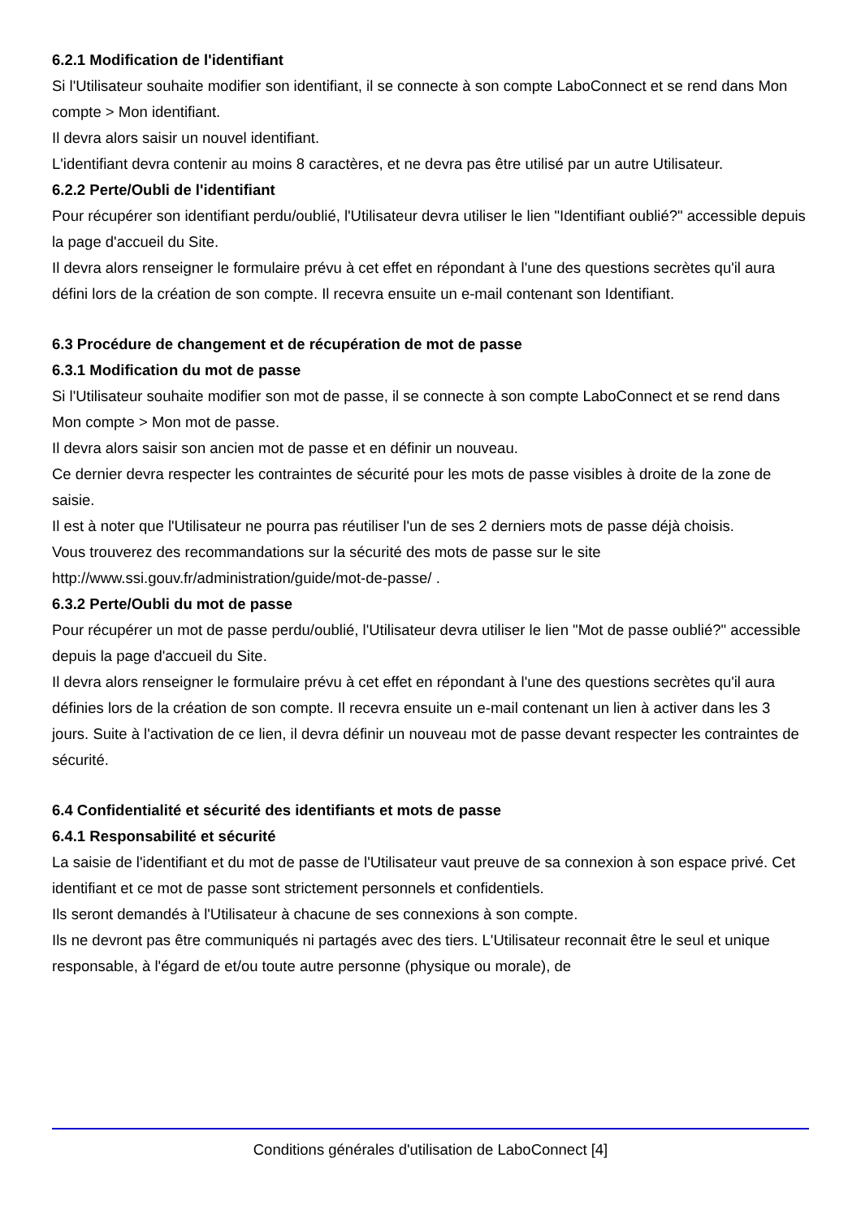6.2.1 Modification de l'identifiant
Si l'Utilisateur souhaite modifier son identifiant, il se connecte à son compte LaboConnect et se rend dans Mon compte > Mon identifiant.
Il devra alors saisir un nouvel identifiant.
L'identifiant devra contenir au moins 8 caractères, et ne devra pas être utilisé par un autre Utilisateur.
6.2.2 Perte/Oubli de l'identifiant
Pour récupérer son identifiant perdu/oublié, l'Utilisateur devra utiliser le lien "Identifiant oublié?" accessible depuis la page d'accueil du Site.
Il devra alors renseigner le formulaire prévu à cet effet en répondant à l'une des questions secrètes qu'il aura défini lors de la création de son compte. Il recevra ensuite un e-mail contenant son Identifiant.
6.3 Procédure de changement et de récupération de mot de passe
6.3.1 Modification du mot de passe
Si l'Utilisateur souhaite modifier son mot de passe, il se connecte à son compte LaboConnect et se rend dans Mon compte > Mon mot de passe.
Il devra alors saisir son ancien mot de passe et en définir un nouveau.
Ce dernier devra respecter les contraintes de sécurité pour les mots de passe visibles à droite de la zone de saisie.
Il est à noter que l'Utilisateur ne pourra pas réutiliser l'un de ses 2 derniers mots de passe déjà choisis.
Vous trouverez des recommandations sur la sécurité des mots de passe sur le site http://www.ssi.gouv.fr/administration/guide/mot-de-passe/ .
6.3.2 Perte/Oubli du mot de passe
Pour récupérer un mot de passe perdu/oublié, l'Utilisateur devra utiliser le lien "Mot de passe oublié?" accessible depuis la page d'accueil du Site.
Il devra alors renseigner le formulaire prévu à cet effet en répondant à l'une des questions secrètes qu'il aura définies lors de la création de son compte. Il recevra ensuite un e-mail contenant un lien à activer dans les 3 jours. Suite à l'activation de ce lien, il devra définir un nouveau mot de passe devant respecter les contraintes de sécurité.
6.4 Confidentialité et sécurité des identifiants et mots de passe
6.4.1 Responsabilité et sécurité
La saisie de l'identifiant et du mot de passe de l'Utilisateur vaut preuve de sa connexion à son espace privé. Cet identifiant et ce mot de passe sont strictement personnels et confidentiels.
Ils seront demandés à l'Utilisateur à chacune de ses connexions à son compte.
Ils ne devront pas être communiqués ni partagés avec des tiers. L'Utilisateur reconnait être le seul et unique responsable, à l'égard de et/ou toute autre personne (physique ou morale), de
Conditions générales d'utilisation de LaboConnect [4]